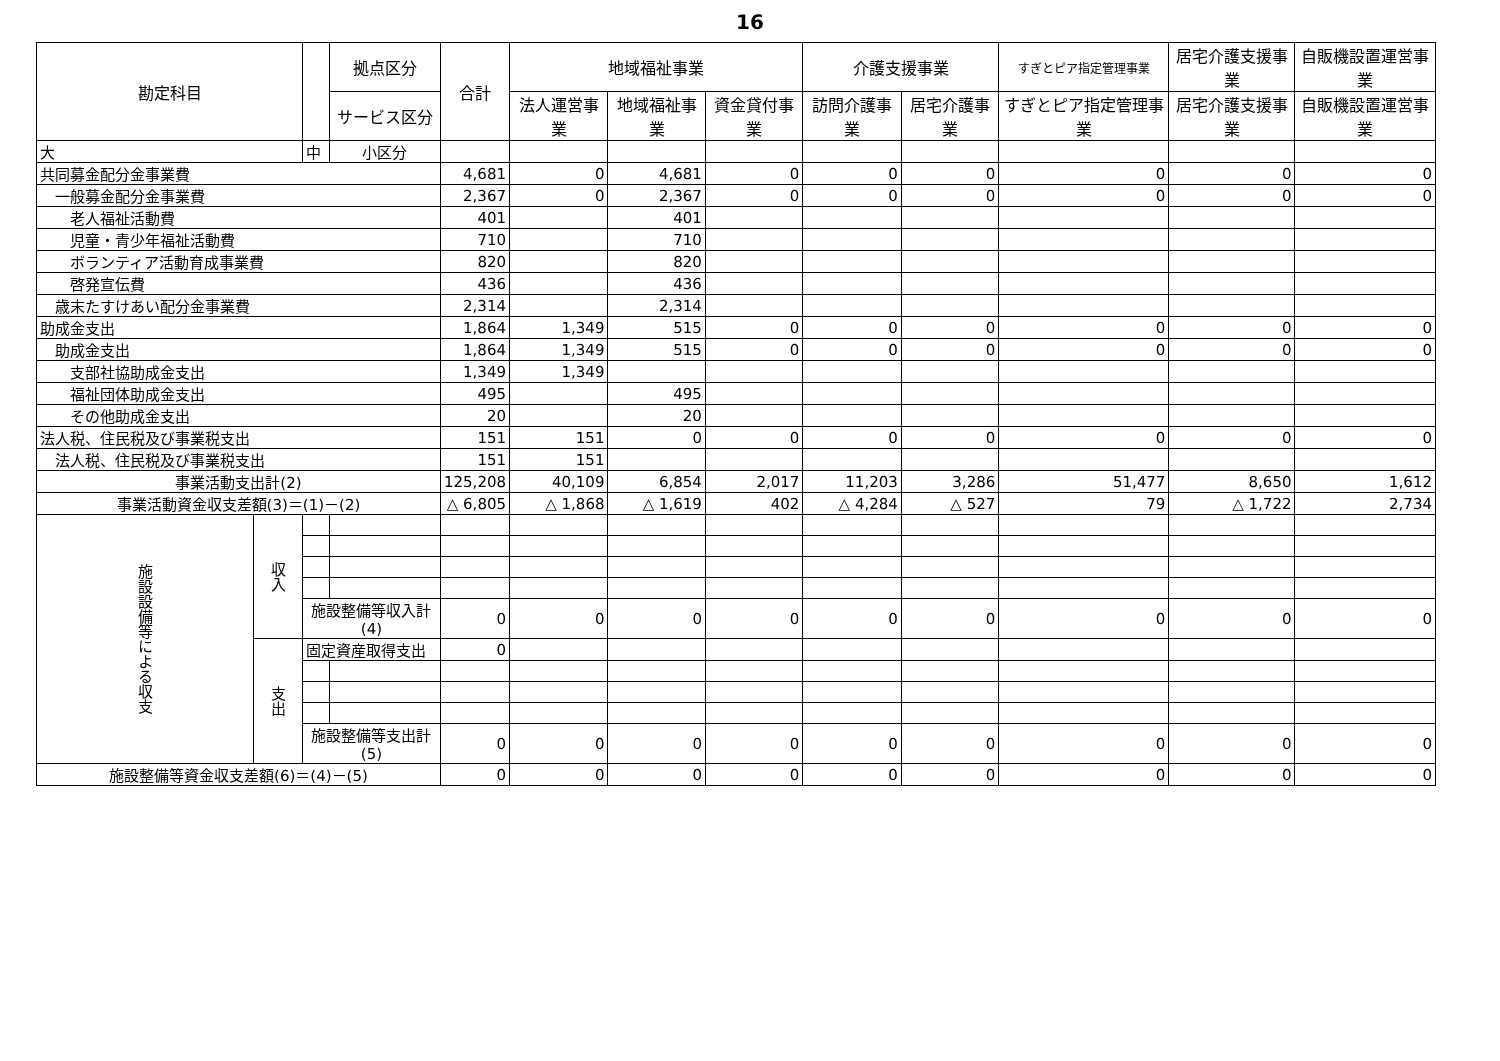16
| 勘定科目 | | | 拠点区分 | 合計 | 地域福祉事業 | | | 介護支援事業 | | すぎとピア指定管理事業 | 居宅介護支援事業 | 自販機設置運営事業 |
| --- | --- | --- | --- | --- | --- | --- | --- | --- | --- | --- | --- | --- |
| | | | サービス区分 | | 法人運営事業 | 地域福祉事業 | 資金貸付事業 | 訪問介護事業 | 居宅介護事業 | すぎとピア指定管理事業 | 居宅介護支援事業 | 自販機設置運営事業 |
| 大 | | 中 | 小区分 | | | | | | | | | |
| 共同募金配分金事業費 | | | | 4,681 | 0 | 4,681 | 0 | 0 | 0 | 0 | 0 | 0 |
| 一般募金配分金事業費 | | | | 2,367 | 0 | 2,367 | 0 | 0 | 0 | 0 | 0 | 0 |
| 老人福祉活動費 | | | | 401 | | 401 | | | | | | |
| 児童・青少年福祉活動費 | | | | 710 | | 710 | | | | | | |
| ボランティア活動育成事業費 | | | | 820 | | 820 | | | | | | |
| 啓発宣伝費 | | | | 436 | | 436 | | | | | | |
| 歳末たすけあい配分金事業費 | | | | 2,314 | | 2,314 | | | | | | |
| 助成金支出 | | | | 1,864 | 1,349 | 515 | 0 | 0 | 0 | 0 | 0 | 0 |
| 助成金支出 | | | | 1,864 | 1,349 | 515 | 0 | 0 | 0 | 0 | 0 | 0 |
| 支部社協助成金支出 | | | | 1,349 | 1,349 | | | | | | | |
| 福祉団体助成金支出 | | | | 495 | | 495 | | | | | | |
| その他助成金支出 | | | | 20 | | 20 | | | | | | |
| 法人税、住民税及び事業税支出 | | | | 151 | 151 | 0 | 0 | 0 | 0 | 0 | 0 | 0 |
| 法人税、住民税及び事業税支出 | | | | 151 | 151 | | | | | | | |
| 事業活動支出計(2) | | | | 125,208 | 40,109 | 6,854 | 2,017 | 11,203 | 3,286 | 51,477 | 8,650 | 1,612 |
| 事業活動資金収支差額(3)＝(1)－(2) | | | | △ 6,805 | △ 1,868 | △ 1,619 | 402 | △ 4,284 | △ 527 | 79 | △ 1,722 | 2,734 |
| 施設設備等による収支 | 収入 | | | | | | | | | | | |
| | | 施設整備等収入計(4) | | 0 | 0 | 0 | 0 | 0 | 0 | 0 | 0 | 0 |
| | 支出 | 固定資産取得支出 | | 0 | | | | | | | | |
| | | 施設整備等支出計(5) | | 0 | 0 | 0 | 0 | 0 | 0 | 0 | 0 | 0 |
| 施設整備等資金収支差額(6)＝(4)－(5) | | | | 0 | 0 | 0 | 0 | 0 | 0 | 0 | 0 | 0 |